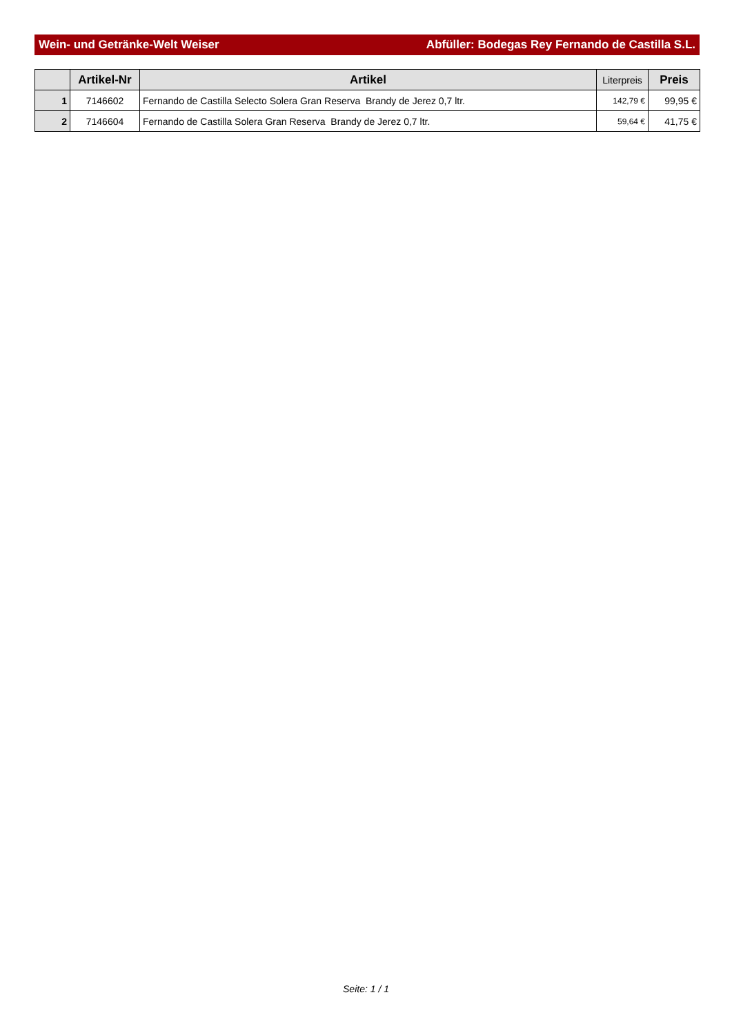Wein- und Getränke-Welt Weiser Abfüller: Bodegas Rey Fernando de Castilla S.L.
| | Artikel-Nr | Artikel | Literpreis | Preis |
| --- | --- | --- | --- | --- |
| 1 | 7146602 | Fernando de Castilla Selecto Solera Gran Reserva Brandy de Jerez 0,7 ltr. | 142,79 € | 99,95 € |
| 2 | 7146604 | Fernando de Castilla Solera Gran Reserva Brandy de Jerez 0,7 ltr. | 59,64 € | 41,75 € |
Seite: 1 / 1